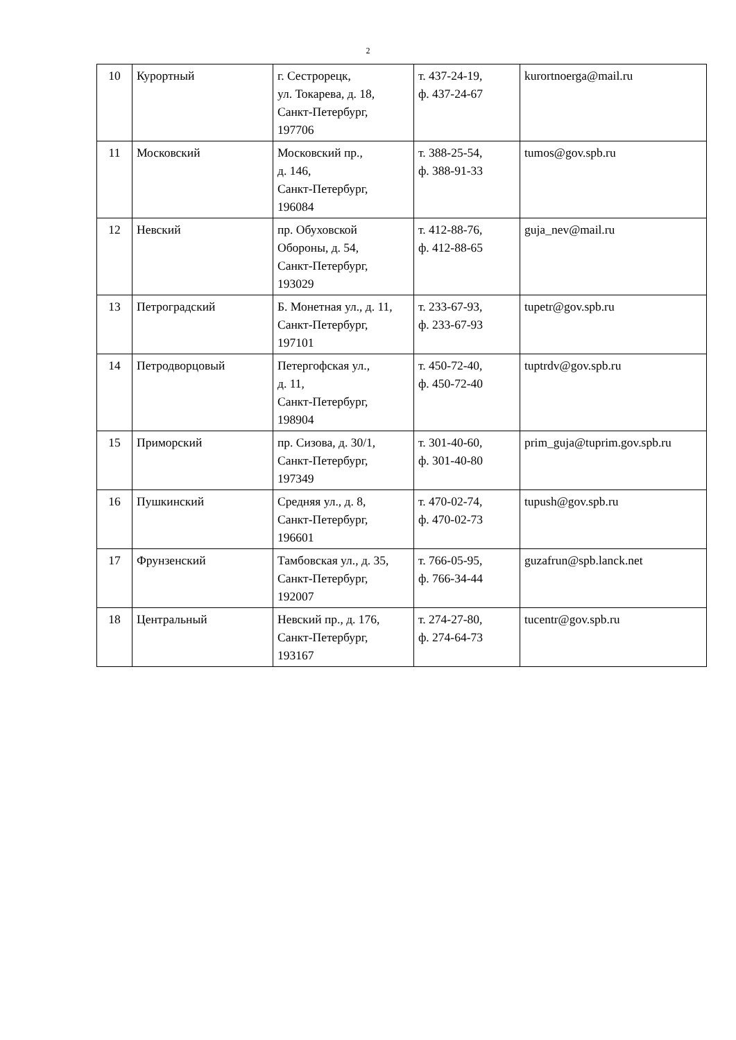2
| 10 | Курортный | г. Сестрорецк, ул. Токарева, д. 18, Санкт-Петербург, 197706 | т. 437-24-19, ф. 437-24-67 | kurortnoerga@mail.ru |
| 11 | Московский | Московский пр., д. 146, Санкт-Петербург, 196084 | т. 388-25-54, ф. 388-91-33 | tumos@gov.spb.ru |
| 12 | Невский | пр. Обуховской Обороны, д. 54, Санкт-Петербург, 193029 | т. 412-88-76, ф. 412-88-65 | guja_nev@mail.ru |
| 13 | Петроградский | Б. Монетная ул., д. 11, Санкт-Петербург, 197101 | т. 233-67-93, ф. 233-67-93 | tupetr@gov.spb.ru |
| 14 | Петродворцовый | Петергофская ул., д. 11, Санкт-Петербург, 198904 | т. 450-72-40, ф. 450-72-40 | tuptrdv@gov.spb.ru |
| 15 | Приморский | пр. Сизова, д. 30/1, Санкт-Петербург, 197349 | т. 301-40-60, ф. 301-40-80 | prim_guja@tuprim.gov.spb.ru |
| 16 | Пушкинский | Средняя ул., д. 8, Санкт-Петербург, 196601 | т. 470-02-74, ф. 470-02-73 | tupush@gov.spb.ru |
| 17 | Фрунзенский | Тамбовская ул., д. 35, Санкт-Петербург, 192007 | т. 766-05-95, ф. 766-34-44 | guzafrun@spb.lanck.net |
| 18 | Центральный | Невский пр., д. 176, Санкт-Петербург, 193167 | т. 274-27-80, ф. 274-64-73 | tucentr@gov.spb.ru |